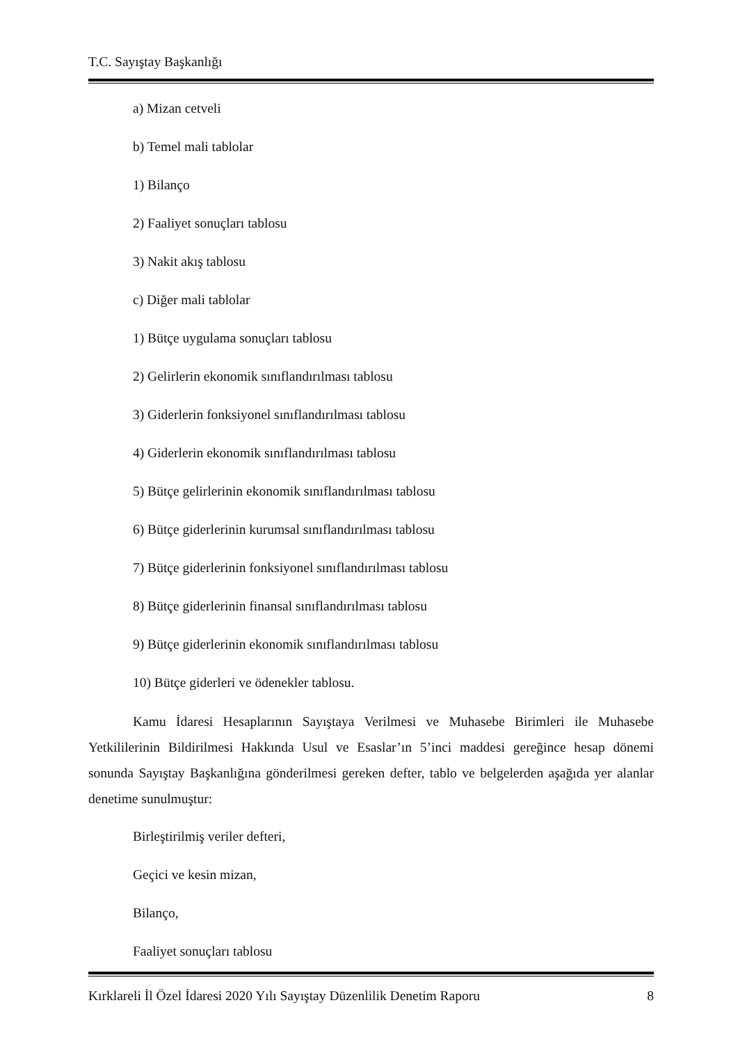T.C. Sayıştay Başkanlığı
a) Mizan cetveli
b) Temel mali tablolar
1) Bilanço
2) Faaliyet sonuçları tablosu
3) Nakit akış tablosu
c) Diğer mali tablolar
1) Bütçe uygulama sonuçları tablosu
2) Gelirlerin ekonomik sınıflandırılması tablosu
3) Giderlerin fonksiyonel sınıflandırılması tablosu
4) Giderlerin ekonomik sınıflandırılması tablosu
5) Bütçe gelirlerinin ekonomik sınıflandırılması tablosu
6) Bütçe giderlerinin kurumsal sınıflandırılması tablosu
7) Bütçe giderlerinin fonksiyonel sınıflandırılması tablosu
8) Bütçe giderlerinin finansal sınıflandırılması tablosu
9) Bütçe giderlerinin ekonomik sınıflandırılması tablosu
10) Bütçe giderleri ve ödenekler tablosu.
Kamu İdaresi Hesaplarının Sayıştaya Verilmesi ve Muhasebe Birimleri ile Muhasebe Yetkililerinin Bildirilmesi Hakkında Usul ve Esaslar’ın 5’inci maddesi gereğince hesap dönemi sonunda Sayıştay Başkanlığına gönderilmesi gereken defter, tablo ve belgelerden aşağıda yer alanlar denetime sunulmuştur:
Birleştirilmiş veriler defteri,
Geçici ve kesin mizan,
Bilanço,
Faaliyet sonuçları tablosu
Kırklareli İl Özel İdaresi 2020 Yılı Sayıştay Düzenlilik Denetim Raporu 8